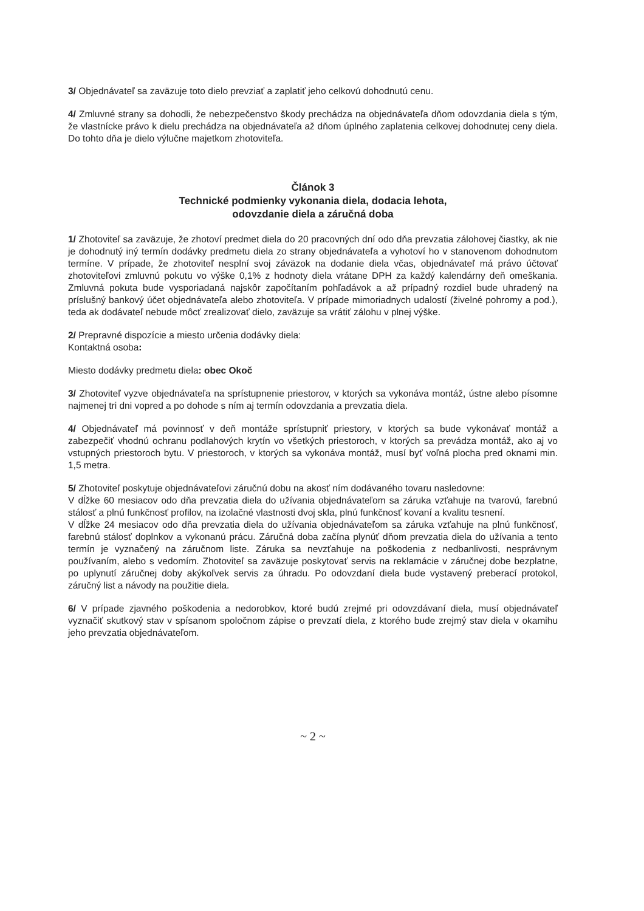3/ Objednávateľ sa zaväzuje toto dielo prevziať a zaplatiť jeho celkovú dohodnutú cenu.
4/ Zmluvné strany sa dohodli, že nebezpečenstvo škody prechádza na objednávateľa dňom odovzdania diela s tým, že vlastnícke právo k dielu prechádza na objednávateľa až dňom úplného zaplatenia celkovej dohodnutej ceny diela. Do tohto dňa je dielo výlučne majetkom zhotoviteľa.
Článok 3
Technické podmienky vykonania diela, dodacia lehota,
odovzdanie diela a záručná doba
1/ Zhotoviteľ sa zaväzuje, že zhotoví predmet diela do 20 pracovných dní odo dňa prevzatia zálohovej čiastky, ak nie je dohodnutý iný termín dodávky predmetu diela zo strany objednávateľa a vyhotoví ho v stanovenom dohodnutom termíne. V prípade, že zhotoviteľ nesplní svoj záväzok na dodanie diela včas, objednávateľ má právo účtovať zhotoviteľovi zmluvnú pokutu vo výške 0,1% z hodnoty diela vrátane DPH za každý kalendárny deň omeškania. Zmluvná pokuta bude vysporiadaná najskôr započítaním pohľadávok a až prípadný rozdiel bude uhradený na príslušný bankový účet objednávateľa alebo zhotoviteľa. V prípade mimoriadnych udalostí (živelné pohromy a pod.), teda ak dodávateľ nebude môcť zrealizovať dielo, zaväzuje sa vrátiť zálohu v plnej výške.
2/ Prepravné dispozície a miesto určenia dodávky diela:
Kontaktná osoba:
Miesto dodávky predmetu diela: obec Okoč
3/ Zhotoviteľ vyzve objednávateľa na sprístupnenie priestorov, v ktorých sa vykonáva montáž, ústne alebo písomne najmenej tri dni vopred a po dohode s ním aj termín odovzdania a prevzatia diela.
4/ Objednávateľ má povinnosť v deň montáže sprístupniť priestory, v ktorých sa bude vykonávať montáž a zabezpečiť vhodnú ochranu podlahových krytín vo všetkých priestoroch, v ktorých sa prevádza montáž, ako aj vo vstupných priestoroch bytu. V priestoroch, v ktorých sa vykonáva montáž, musí byť voľná plocha pred oknami min. 1,5 metra.
5/ Zhotoviteľ poskytuje objednávateľovi záručnú dobu na akosť ním dodávaného tovaru nasledovne:
V dĺžke 60 mesiacov odo dňa prevzatia diela do užívania objednávateľom sa záruka vzťahuje na tvarovú, farebnú stálosť a plnú funkčnosť profilov, na izolačné vlastnosti dvoj skla, plnú funkčnosť kovaní a kvalitu tesnení.
V dĺžke 24 mesiacov odo dňa prevzatia diela do užívania objednávateľom sa záruka vzťahuje na plnú funkčnosť, farebnú stálosť doplnkov a vykonanú prácu. Záručná doba začína plynúť dňom prevzatia diela do užívania a tento termín je vyznačený na záručnom liste. Záruka sa nevzťahuje na poškodenia z nedbanlivosti, nesprávnym používaním, alebo s vedomím. Zhotoviteľ sa zaväzuje poskytovať servis na reklamácie v záručnej dobe bezplatne, po uplynutí záručnej doby akýkoľvek servis za úhradu. Po odovzdaní diela bude vystavený preberací protokol, záručný list a návody na použitie diela.
6/ V prípade zjavného poškodenia a nedorobkov, ktoré budú zrejmé pri odovzdávaní diela, musí objednávateľ vyznačiť skutkový stav v spísanom spoločnom zápise o prevzatí diela, z ktorého bude zrejmý stav diela v okamihu jeho prevzatia objednávateľom.
~ 2 ~